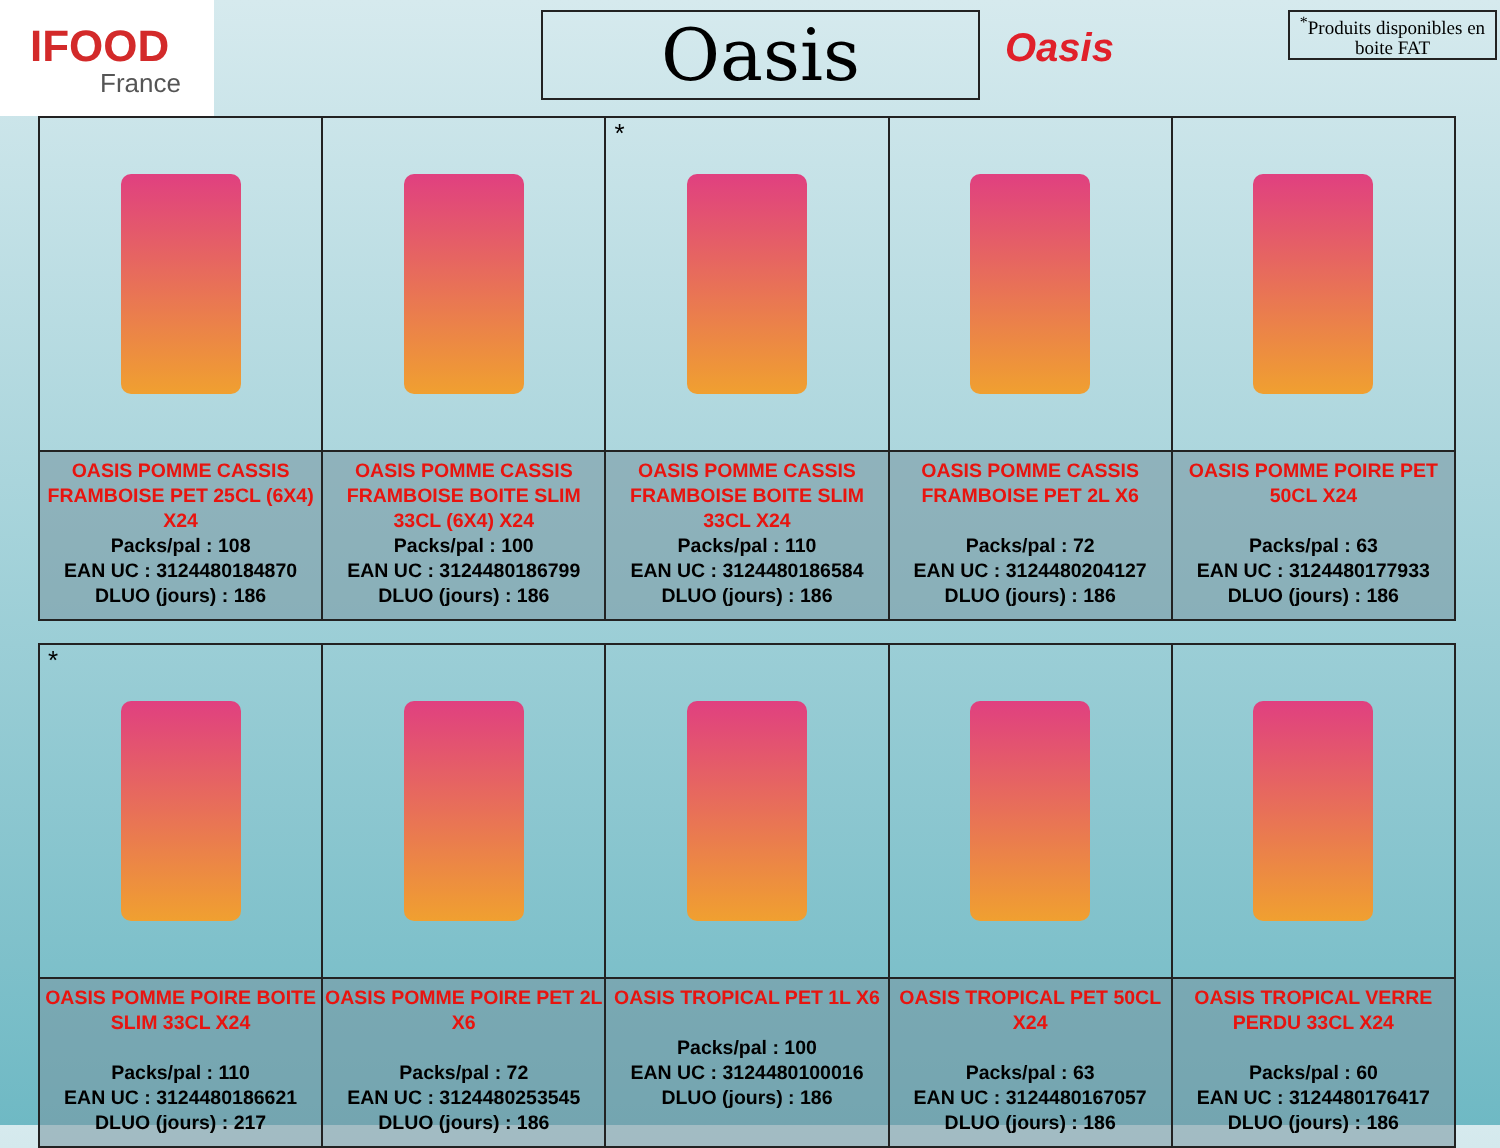IFOOD
France
Oasis
Oasis
<sup>*</sup> Produits disponibles en boite FAT
| | | * | | |
| OASIS POMME CASSIS FRAMBOISE PET 25CL (6X4) X24 Packs/pal : 108 EAN UC : 3124480184870 DLUO (jours) : 186 | OASIS POMME CASSIS FRAMBOISE BOITE SLIM 33CL (6X4) X24 Packs/pal : 100 EAN UC : 3124480186799 DLUO (jours) : 186 | OASIS POMME CASSIS FRAMBOISE BOITE SLIM 33CL X24 Packs/pal : 110 EAN UC : 3124480186584 DLUO (jours) : 186 | OASIS POMME CASSIS FRAMBOISE PET 2L X6 Packs/pal : 72 EAN UC : 3124480204127 DLUO (jours) : 186 | OASIS POMME POIRE PET 50CL X24 Packs/pal : 63 EAN UC : 3124480177933 DLUO (jours) : 186 |
| * | | | | |
| OASIS POMME POIRE BOITE SLIM 33CL X24 Packs/pal : 110 EAN UC : 3124480186621 DLUO (jours) : 217 | OASIS POMME POIRE PET 2L X6 Packs/pal : 72 EAN UC : 3124480253545 DLUO (jours) : 186 | OASIS TROPICAL PET 1L X6 Packs/pal : 100 EAN UC : 3124480100016 DLUO (jours) : 186 | OASIS TROPICAL PET 50CL X24 Packs/pal : 63 EAN UC : 3124480167057 DLUO (jours) : 186 | OASIS TROPICAL VERRE PERDU 33CL X24 Packs/pal : 60 EAN UC : 3124480176417 DLUO (jours) : 186 |